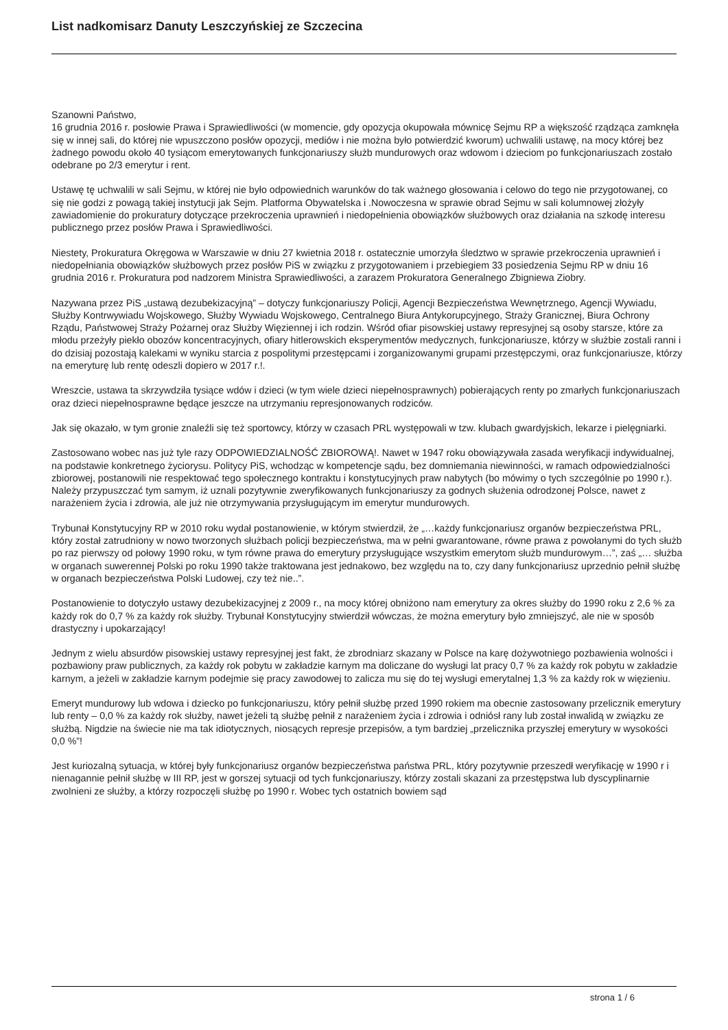List nadkomisarz Danuty Leszczyńskiej ze Szczecina
Szanowni Państwo,
16 grudnia 2016 r. posłowie Prawa i Sprawiedliwości (w momencie, gdy opozycja okupowała mównicę Sejmu RP a większość rządząca zamknęła się w innej sali, do której nie wpuszczono posłów opozycji, mediów i nie można było potwierdzić kworum) uchwalili ustawę, na mocy której bez żadnego powodu około 40 tysiącom emerytowanych funkcjonariuszy służb mundurowych oraz wdowom i dzieciom po funkcjonariuszach zostało odebrane po 2/3 emerytur i rent.
Ustawę tę uchwalili w sali Sejmu, w której nie było odpowiednich warunków do tak ważnego głosowania i celowo do tego nie przygotowanej, co się nie godzi z powagą takiej instytucji jak Sejm. Platforma Obywatelska i .Nowoczesna w sprawie obrad Sejmu w sali kolumnowej złożyły zawiadomienie do prokuratury dotyczące przekroczenia uprawnień i niedopełnienia obowiązków służbowych oraz działania na szkodę interesu publicznego przez posłów Prawa i Sprawiedliwości.
Niestety, Prokuratura Okręgowa w Warszawie w dniu 27 kwietnia 2018 r. ostatecznie umorzyła śledztwo w sprawie przekroczenia uprawnień i niedopełniania obowiązków służbowych przez posłów PiS w związku z przygotowaniem i przebiegiem 33 posiedzenia Sejmu RP w dniu 16 grudnia 2016 r. Prokuratura pod nadzorem Ministra Sprawiedliwości, a zarazem Prokuratora Generalnego Zbigniewa Ziobry.
Nazywana przez PiS „ustawą dezubekizacyjną” – dotyczy funkcjonariuszy Policji, Agencji Bezpieczeństwa Wewnętrznego, Agencji Wywiadu, Służby Kontrwywiadu Wojskowego, Służby Wywiadu Wojskowego, Centralnego Biura Antykorupcyjnego, Straży Granicznej, Biura Ochrony Rządu, Państwowej Straży Pożarnej oraz Służby Więziennej i ich rodzin. Wśród ofiar pisowskiej ustawy represyjnej są osoby starsze, które za młodu przeżyły piekło obozów koncentracyjnych, ofiary hitlerowskich eksperymentów medycznych, funkcjonariusze, którzy w służbie zostali ranni i do dzisiaj pozostają kalekami w wyniku starcia z pospolitymi przestępcami i zorganizowanymi grupami przestępczymi, oraz funkcjonariusze, którzy na emeryturę lub rentę odeszli dopiero w 2017 r.!.
Wreszcie, ustawa ta skrzywdziła tysiące wdów i dzieci (w tym wiele dzieci niepełnosprawnych) pobierających renty po zmarłych funkcjonariuszach oraz dzieci niepełnosprawne będące jeszcze na utrzymaniu represjonowanych rodziców.
Jak się okazało, w tym gronie znaleźli się też sportowcy, którzy w czasach PRL występowali w tzw. klubach gwardyjskich, lekarze i pielęgniarki.
Zastosowano wobec nas już tyle razy ODPOWIEDZIALNOŚĆ ZBIOROWĄ!. Nawet w 1947 roku obowiązywała zasada weryfikacji indywidualnej, na podstawie konkretnego życiorysu. Politycy PiS, wchodząc w kompetencje sądu, bez domniemania niewinności, w ramach odpowiedzialności zbiorowej, postanowili nie respektować tego społecznego kontraktu i konstytucyjnych praw nabytych (bo mówimy o tych szczególnie po 1990 r.). Należy przypuszczać tym samym, iż uznali pozytywnie zweryfikowanych funkcjonariuszy za godnych służenia odrodzonej Polsce, nawet z narażeniem życia i zdrowia, ale już nie otrzymywania przysługującym im emerytur mundurowych.
Trybunał Konstytucyjny RP w 2010 roku wydał postanowienie, w którym stwierdził, że „…każdy funkcjonariusz organów bezpieczeństwa PRL, który został zatrudniony w nowo tworzonych służbach policji bezpieczeństwa, ma w pełni gwarantowane, równe prawa z powołanymi do tych służb po raz pierwszy od połowy 1990 roku, w tym równe prawa do emerytury przysługujące wszystkim emerytom służb mundurowym…”, zaś „… służba w organach suwerennej Polski po roku 1990 także traktowana jest jednakowo, bez względu na to, czy dany funkcjonariusz uprzednio pełnił służbę w organach bezpieczeństwa Polski Ludowej, czy też nie..”.
Postanowienie to dotyczyło ustawy dezubekizacyjnej z 2009 r., na mocy której obniżono nam emerytury za okres służby do 1990 roku z 2,6 % za każdy rok do 0,7 % za każdy rok służby. Trybunał Konstytucyjny stwierdził wówczas, że można emerytury było zmniejszyć, ale nie w sposób drastyczny i upokarzający!
Jednym z wielu absurdów pisowskiej ustawy represyjnej jest fakt, że zbrodniarz skazany w Polsce na karę dożywotniego pozbawienia wolności i pozbawiony praw publicznych, za każdy rok pobytu w zakładzie karnym ma doliczane do wysługi lat pracy 0,7 % za każdy rok pobytu w zakładzie karnym, a jeżeli w zakładzie karnym podejmie się pracy zawodowej to zalicza mu się do tej wysługi emerytalnej 1,3 % za każdy rok w więzieniu.
Emeryt mundurowy lub wdowa i dziecko po funkcjonariuszu, który pełnił służbę przed 1990 rokiem ma obecnie zastosowany przelicznik emerytury lub renty – 0,0 % za każdy rok służby, nawet jeżeli tą służbę pełnił z narażeniem życia i zdrowia i odniósł rany lub został inwalidą w związku ze służbą. Nigdzie na świecie nie ma tak idiotycznych, niosących represje przepisów, a tym bardziej „przelicznika przyszłej emerytury w wysokości 0,0 %”!
Jest kuriozalną sytuacja, w której były funkcjonariusz organów bezpieczeństwa państwa PRL, który pozytywnie przeszedł weryfikację w 1990 r i nienagannie pełnił służbę w III RP, jest w gorszej sytuacji od tych funkcjonariuszy, którzy zostali skazani za przestępstwa lub dyscyplinarnie zwolnieni ze służby, a którzy rozpoczęli służbę po 1990 r. Wobec tych ostatnich bowiem sąd
strona 1 / 6